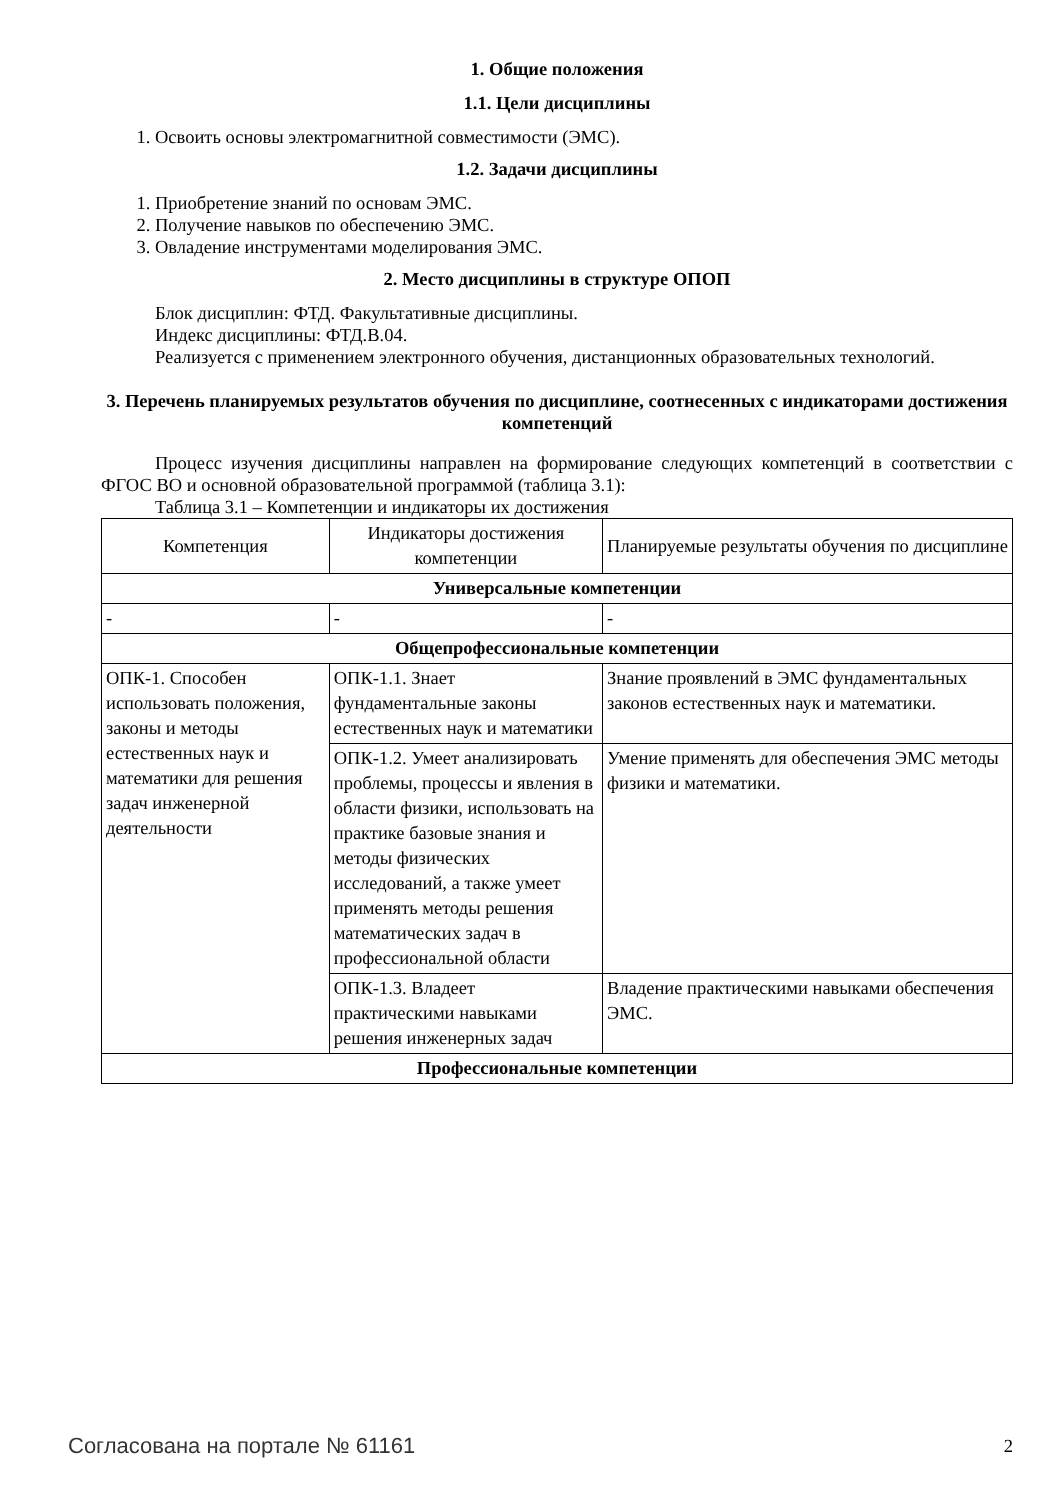1. Общие положения
1.1. Цели дисциплины
1. Освоить основы электромагнитной совместимости (ЭМС).
1.2. Задачи дисциплины
1. Приобретение знаний по основам ЭМС.
2. Получение навыков по обеспечению ЭМС.
3. Овладение инструментами моделирования ЭМС.
2. Место дисциплины в структуре ОПОП
Блок дисциплин: ФТД. Факультативные дисциплины.
Индекс дисциплины: ФТД.В.04.
Реализуется с применением электронного обучения, дистанционных образовательных технологий.
3. Перечень планируемых результатов обучения по дисциплине, соотнесенных с индикаторами достижения компетенций
Процесс изучения дисциплины направлен на формирование следующих компетенций в соответствии с ФГОС ВО и основной образовательной программой (таблица 3.1):
Таблица 3.1 – Компетенции и индикаторы их достижения
| Компетенция | Индикаторы достижения компетенции | Планируемые результаты обучения по дисциплине |
| --- | --- | --- |
| Универсальные компетенции | | |
| - | - | - |
| Общепрофессиональные компетенции | | |
| ОПК-1. Способен использовать положения, законы и методы естественных наук и математики для решения задач инженерной деятельности | ОПК-1.1. Знает фундаментальные законы естественных наук и математики | Знание проявлений в ЭМС фундаментальных законов естественных наук и математики. |
| | ОПК-1.2. Умеет анализировать проблемы, процессы и явления в области физики, использовать на практике базовые знания и методы физических исследований, а также умеет применять методы решения математических задач в профессиональной области | Умение применять для обеспечения ЭМС методы физики и математики. |
| | ОПК-1.3. Владеет практическими навыками решения инженерных задач | Владение практическими навыками обеспечения ЭМС. |
| Профессиональные компетенции | | |
Согласована на портале № 61161 2